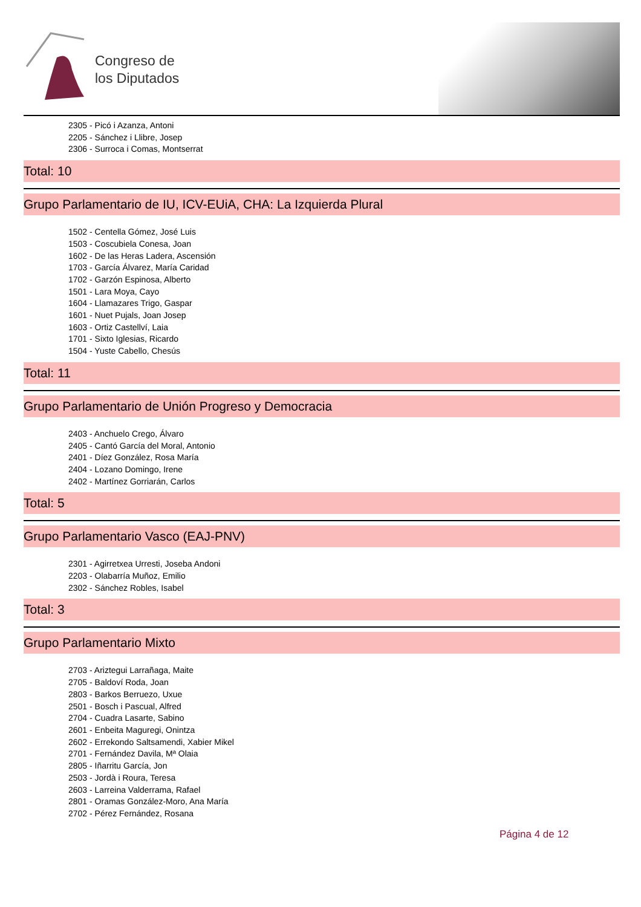Congreso de
los Diputados
2305 - Picó i Azanza, Antoni
2205 - Sánchez i Llibre, Josep
2306 - Surroca i Comas, Montserrat
Total: 10
Grupo Parlamentario de IU, ICV-EUiA, CHA: La Izquierda Plural
1502 - Centella Gómez, José Luis
1503 - Coscubiela Conesa, Joan
1602 - De las Heras Ladera, Ascensión
1703 - García Álvarez, María Caridad
1702 - Garzón Espinosa, Alberto
1501 - Lara Moya, Cayo
1604 - Llamazares Trigo, Gaspar
1601 - Nuet Pujals, Joan Josep
1603 - Ortiz Castellví, Laia
1701 - Sixto Iglesias, Ricardo
1504 - Yuste Cabello, Chesús
Total: 11
Grupo Parlamentario de Unión Progreso y Democracia
2403 - Anchuelo Crego, Álvaro
2405 - Cantó García del Moral, Antonio
2401 - Díez González, Rosa María
2404 - Lozano Domingo, Irene
2402 - Martínez Gorriarán, Carlos
Total: 5
Grupo Parlamentario Vasco (EAJ-PNV)
2301 - Agirretxea Urresti, Joseba Andoni
2203 - Olabarría Muñoz, Emilio
2302 - Sánchez Robles, Isabel
Total: 3
Grupo Parlamentario Mixto
2703 - Ariztegui Larrañaga, Maite
2705 - Baldoví Roda, Joan
2803 - Barkos Berruezo, Uxue
2501 - Bosch i Pascual, Alfred
2704 - Cuadra Lasarte, Sabino
2601 - Enbeita Maguregi, Onintza
2602 - Errekondo Saltsamendi, Xabier Mikel
2701 - Fernández Davila, Mª Olaia
2805 - Iñarritu García, Jon
2503 - Jordà i Roura, Teresa
2603 - Larreina Valderrama, Rafael
2801 - Oramas González-Moro, Ana María
2702 - Pérez Fernández, Rosana
Página 4 de 12